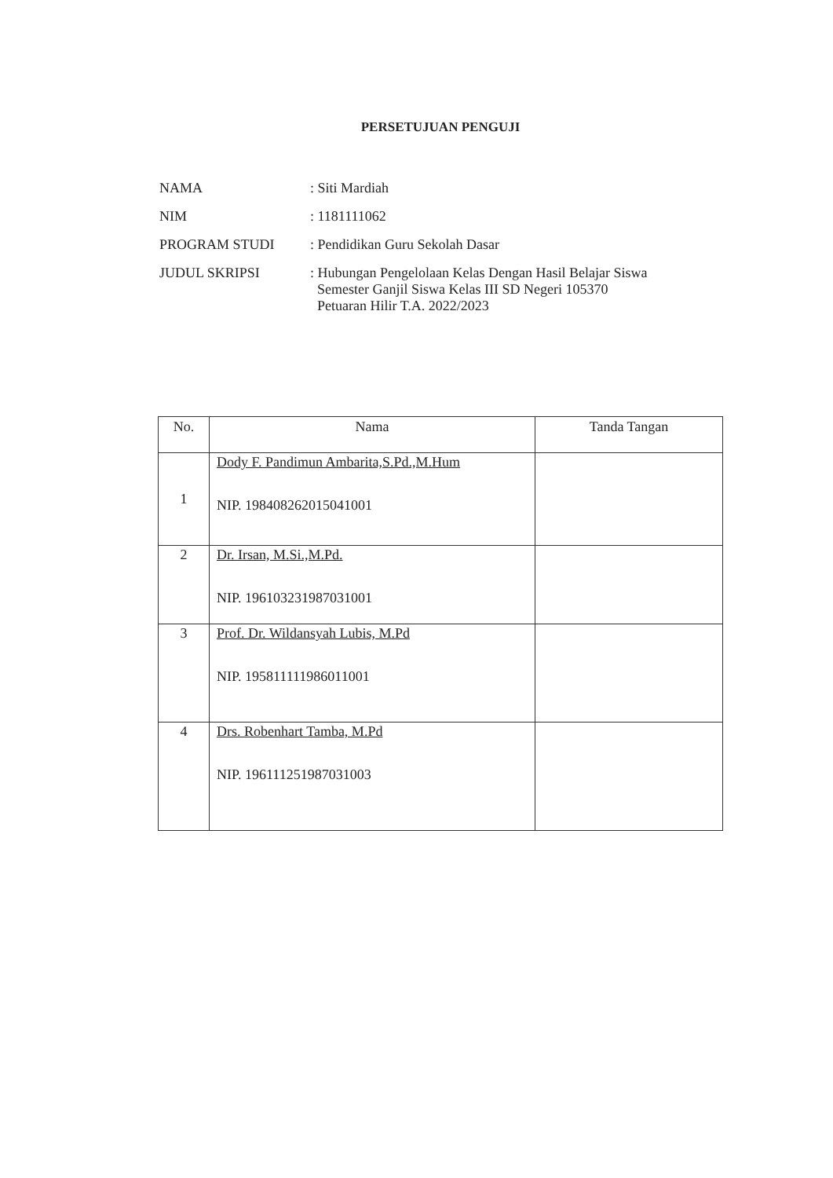PERSETUJUAN PENGUJI
| NAMA | : Siti Mardiah |
| NIM | : 1181111062 |
| PROGRAM STUDI | : Pendidikan Guru Sekolah Dasar |
| JUDUL SKRIPSI | : Hubungan Pengelolaan Kelas Dengan Hasil Belajar Siswa Semester Ganjil Siswa Kelas III SD Negeri 105370 Petuaran Hilir T.A. 2022/2023 |
| No. | Nama | Tanda Tangan |
| --- | --- | --- |
| 1 | Dody F. Pandimun Ambarita,S.Pd.,M.Hum NIP. 198408262015041001 | |
| 2 | Dr. Irsan, M.Si.,M.Pd. NIP. 196103231987031001 | |
| 3 | Prof. Dr. Wildansyah Lubis, M.Pd NIP. 195811111986011001 | |
| 4 | Drs. Robenhart Tamba, M.Pd NIP. 196111251987031003 | |